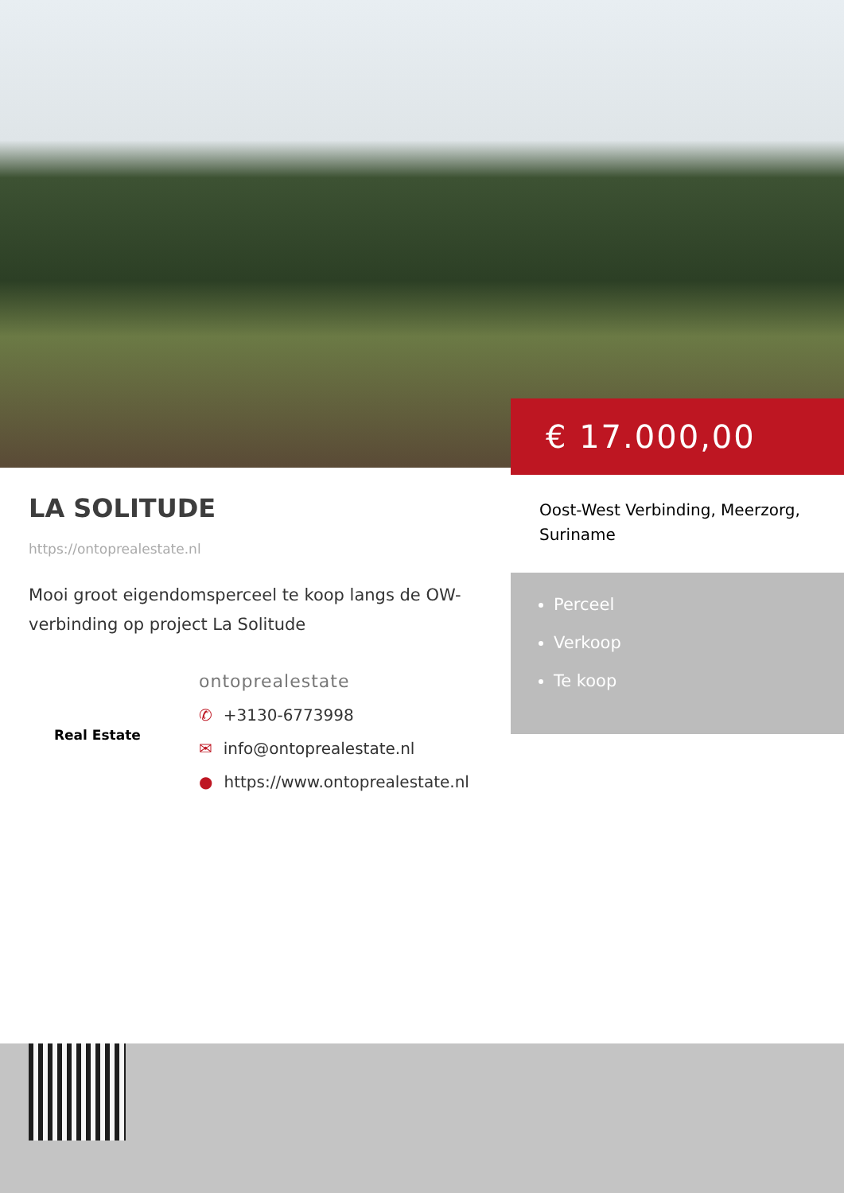€ 17.000,00
LA SOLITUDE
https://ontoprealestate.nl
Mooi groot eigendomsperceel te koop langs de OW-verbinding op project La Solitude
Real Estate
ontoprealestate
✆ +3130-6773998
✉ info@ontoprealestate.nl
● https://www.ontoprealestate.nl
Oost-West Verbinding, Meerzorg, Suriname
Perceel
Verkoop
Te koop